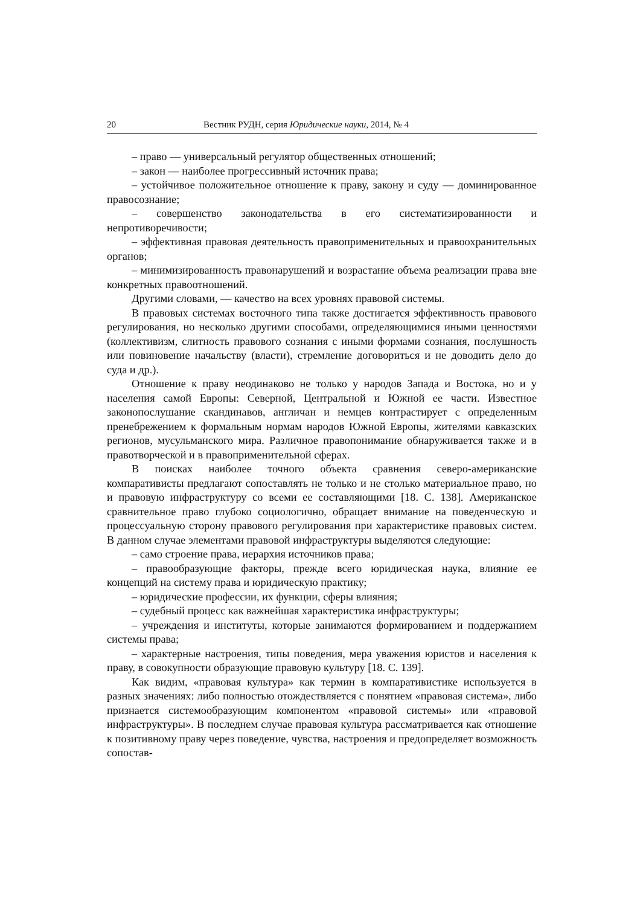20 Вестник РУДН, серия Юридические науки, 2014, № 4
– право — универсальный регулятор общественных отношений;
– закон — наиболее прогрессивный источник права;
– устойчивое положительное отношение к праву, закону и суду — доминированное правосознание;
– совершенство законодательства в его систематизированности и непротиворечивости;
– эффективная правовая деятельность правоприменительных и правоохранительных органов;
– минимизированность правонарушений и возрастание объема реализации права вне конкретных правоотношений.
Другими словами, — качество на всех уровнях правовой системы.
В правовых системах восточного типа также достигается эффективность правового регулирования, но несколько другими способами, определяющимися иными ценностями (коллективизм, слитность правового сознания с иными формами сознания, послушность или повиновение начальству (власти), стремление договориться и не доводить дело до суда и др.).
Отношение к праву неодинаково не только у народов Запада и Востока, но и у населения самой Европы: Северной, Центральной и Южной ее части. Известное законопослушание скандинавов, англичан и немцев контрастирует с определенным пренебрежением к формальным нормам народов Южной Европы, жителями кавказских регионов, мусульманского мира. Различное правопонимание обнаруживается также и в правотворческой и в правоприменительной сферах.
В поисках наиболее точного объекта сравнения северо-американские компаративисты предлагают сопоставлять не только и не столько материальное право, но и правовую инфраструктуру со всеми ее составляющими [18. С. 138]. Американское сравнительное право глубоко социологично, обращает внимание на поведенческую и процессуальную сторону правового регулирования при характеристике правовых систем. В данном случае элементами правовой инфраструктуры выделяются следующие:
– само строение права, иерархия источников права;
– правообразующие факторы, прежде всего юридическая наука, влияние ее концепций на систему права и юридическую практику;
– юридические профессии, их функции, сферы влияния;
– судебный процесс как важнейшая характеристика инфраструктуры;
– учреждения и институты, которые занимаются формированием и поддержанием системы права;
– характерные настроения, типы поведения, мера уважения юристов и населения к праву, в совокупности образующие правовую культуру [18. С. 139].
Как видим, «правовая культура» как термин в компаративистике используется в разных значениях: либо полностью отождествляется с понятием «правовая система», либо признается системообразующим компонентом «правовой системы» или «правовой инфраструктуры». В последнем случае правовая культура рассматривается как отношение к позитивному праву через поведение, чувства, настроения и предопределяет возможность сопостав-